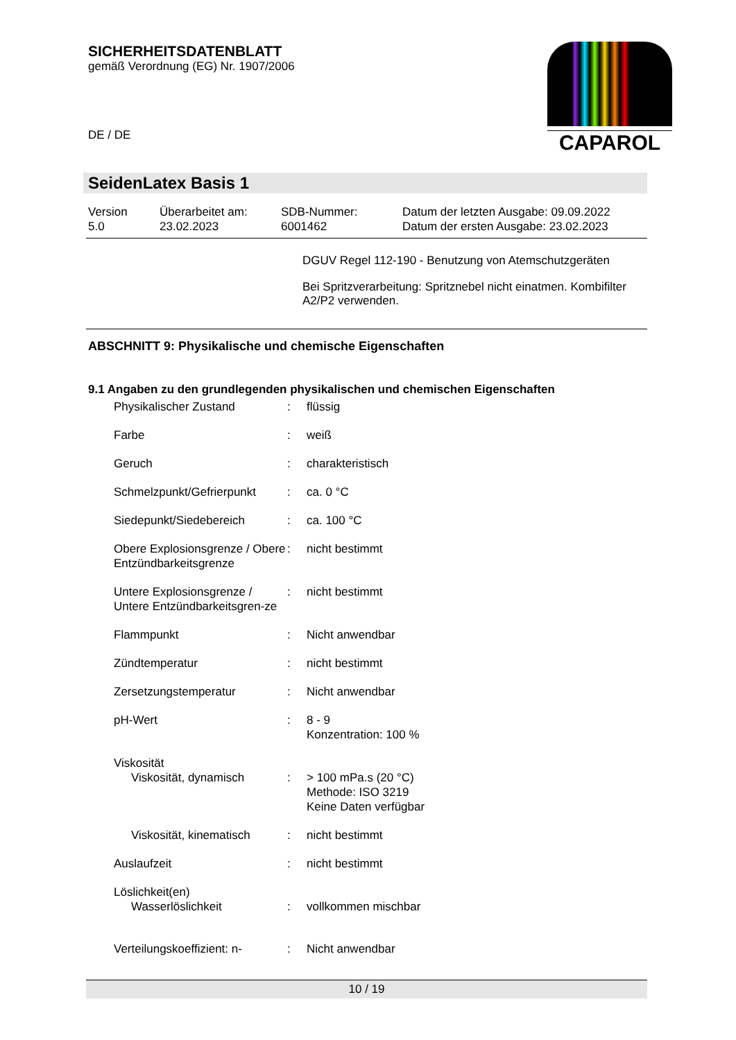SICHERHEITSDATENBLATT
gemäß Verordnung (EG) Nr. 1907/2006
DE / DE
CAPAROL
SeidenLatex Basis 1
| Version 5.0 | Überarbeitet am: 23.02.2023 | SDB-Nummer: 6001462 | Datum der letzten Ausgabe: 09.09.2022 Datum der ersten Ausgabe: 23.02.2023 |
DGUV Regel 112-190 - Benutzung von Atemschutzgeräten
Bei Spritzverarbeitung: Spritznebel nicht einatmen. Kombifilter A2/P2 verwenden.
ABSCHNITT 9: Physikalische und chemische Eigenschaften
9.1 Angaben zu den grundlegenden physikalischen und chemischen Eigenschaften
| Physikalischer Zustand | : | flüssig |
| Farbe | : | weiß |
| Geruch | : | charakteristisch |
| Schmelzpunkt/Gefrierpunkt | : | ca. 0 °C |
| Siedepunkt/Siedebereich | : | ca. 100 °C |
| Obere Explosionsgrenze / Obere Entzündbarkeitsgrenze | : | nicht bestimmt |
| Untere Explosionsgrenze / Untere Entzündbarkeitsgren-ze | : | nicht bestimmt |
| Flammpunkt | : | Nicht anwendbar |
| Zündtemperatur | : | nicht bestimmt |
| Zersetzungstemperatur | : | Nicht anwendbar |
| pH-Wert | : | 8 - 9 Konzentration: 100 % |
| Viskosität | | |
| Viskosität, dynamisch | : | > 100 mPa.s (20 °C) Methode: ISO 3219 Keine Daten verfügbar |
| Viskosität, kinematisch | : | nicht bestimmt |
| Auslaufzeit | : | nicht bestimmt |
| Löslichkeit(en) | | |
| Wasserlöslichkeit | : | vollkommen mischbar |
| Verteilungskoeffizient: n- | : | Nicht anwendbar |
10 / 19